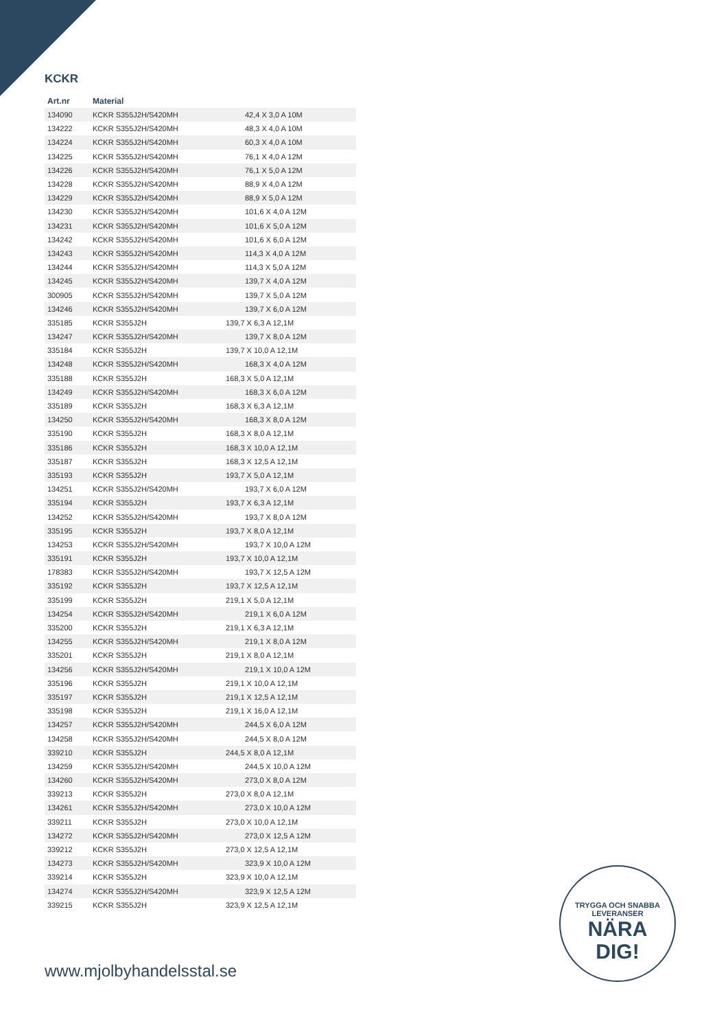KCKR
| Art.nr | Material | |
| --- | --- | --- |
| 134090 | KCKR S355J2H/S420MH | 42,4 X 3,0 A 10M |
| 134222 | KCKR S355J2H/S420MH | 48,3 X 4,0 A 10M |
| 134224 | KCKR S355J2H/S420MH | 60,3 X 4,0 A 10M |
| 134225 | KCKR S355J2H/S420MH | 76,1 X 4,0 A 12M |
| 134226 | KCKR S355J2H/S420MH | 76,1 X 5,0 A 12M |
| 134228 | KCKR S355J2H/S420MH | 88,9 X 4,0 A 12M |
| 134229 | KCKR S355J2H/S420MH | 88,9 X 5,0 A 12M |
| 134230 | KCKR S355J2H/S420MH | 101,6 X 4,0 A 12M |
| 134231 | KCKR S355J2H/S420MH | 101,6 X 5,0 A 12M |
| 134242 | KCKR S355J2H/S420MH | 101,6 X 6,0 A 12M |
| 134243 | KCKR S355J2H/S420MH | 114,3 X 4,0 A 12M |
| 134244 | KCKR S355J2H/S420MH | 114,3 X 5,0 A 12M |
| 134245 | KCKR S355J2H/S420MH | 139,7 X 4,0 A 12M |
| 300905 | KCKR S355J2H/S420MH | 139,7 X 5,0 A 12M |
| 134246 | KCKR S355J2H/S420MH | 139,7 X 6,0 A 12M |
| 335185 | KCKR S355J2H | 139,7 X 6,3 A 12,1M |
| 134247 | KCKR S355J2H/S420MH | 139,7 X 8,0 A 12M |
| 335184 | KCKR S355J2H | 139,7 X 10,0 A 12,1M |
| 134248 | KCKR S355J2H/S420MH | 168,3 X 4,0 A 12M |
| 335188 | KCKR S355J2H | 168,3 X 5,0 A 12,1M |
| 134249 | KCKR S355J2H/S420MH | 168,3 X 6,0 A 12M |
| 335189 | KCKR S355J2H | 168,3 X 6,3 A 12,1M |
| 134250 | KCKR S355J2H/S420MH | 168,3 X 8,0 A 12M |
| 335190 | KCKR S355J2H | 168,3 X 8,0 A 12,1M |
| 335186 | KCKR S355J2H | 168,3 X 10,0 A 12,1M |
| 335187 | KCKR S355J2H | 168,3 X 12,5 A 12,1M |
| 335193 | KCKR S355J2H | 193,7 X 5,0 A 12,1M |
| 134251 | KCKR S355J2H/S420MH | 193,7 X 6,0 A 12M |
| 335194 | KCKR S355J2H | 193,7 X 6,3 A 12,1M |
| 134252 | KCKR S355J2H/S420MH | 193,7 X 8,0 A 12M |
| 335195 | KCKR S355J2H | 193,7 X 8,0 A 12,1M |
| 134253 | KCKR S355J2H/S420MH | 193,7 X 10,0 A 12M |
| 335191 | KCKR S355J2H | 193,7 X 10,0 A 12,1M |
| 178383 | KCKR S355J2H/S420MH | 193,7 X 12,5 A 12M |
| 335192 | KCKR S355J2H | 193,7 X 12,5 A 12,1M |
| 335199 | KCKR S355J2H | 219,1 X 5,0 A 12,1M |
| 134254 | KCKR S355J2H/S420MH | 219,1 X 6,0 A 12M |
| 335200 | KCKR S355J2H | 219,1 X 6,3 A 12,1M |
| 134255 | KCKR S355J2H/S420MH | 219,1 X 8,0 A 12M |
| 335201 | KCKR S355J2H | 219,1 X 8,0 A 12,1M |
| 134256 | KCKR S355J2H/S420MH | 219,1 X 10,0 A 12M |
| 335196 | KCKR S355J2H | 219,1 X 10,0 A 12,1M |
| 335197 | KCKR S355J2H | 219,1 X 12,5 A 12,1M |
| 335198 | KCKR S355J2H | 219,1 X 16,0 A 12,1M |
| 134257 | KCKR S355J2H/S420MH | 244,5 X 6,0 A 12M |
| 134258 | KCKR S355J2H/S420MH | 244,5 X 8,0 A 12M |
| 339210 | KCKR S355J2H | 244,5 X 8,0 A 12,1M |
| 134259 | KCKR S355J2H/S420MH | 244,5 X 10,0 A 12M |
| 134260 | KCKR S355J2H/S420MH | 273,0 X 8,0 A 12M |
| 339213 | KCKR S355J2H | 273,0 X 8,0 A 12,1M |
| 134261 | KCKR S355J2H/S420MH | 273,0 X 10,0 A 12M |
| 339211 | KCKR S355J2H | 273,0 X 10,0 A 12,1M |
| 134272 | KCKR S355J2H/S420MH | 273,0 X 12,5 A 12M |
| 339212 | KCKR S355J2H | 273,0 X 12,5 A 12,1M |
| 134273 | KCKR S355J2H/S420MH | 323,9 X 10,0 A 12M |
| 339214 | KCKR S355J2H | 323,9 X 10,0 A 12,1M |
| 134274 | KCKR S355J2H/S420MH | 323,9 X 12,5 A 12M |
| 339215 | KCKR S355J2H | 323,9 X 12,5 A 12,1M |
www.mjolbyhandelsstal.se
TRYGGA OCH SNABBA LEVERANSER
NÄRA
DIG!